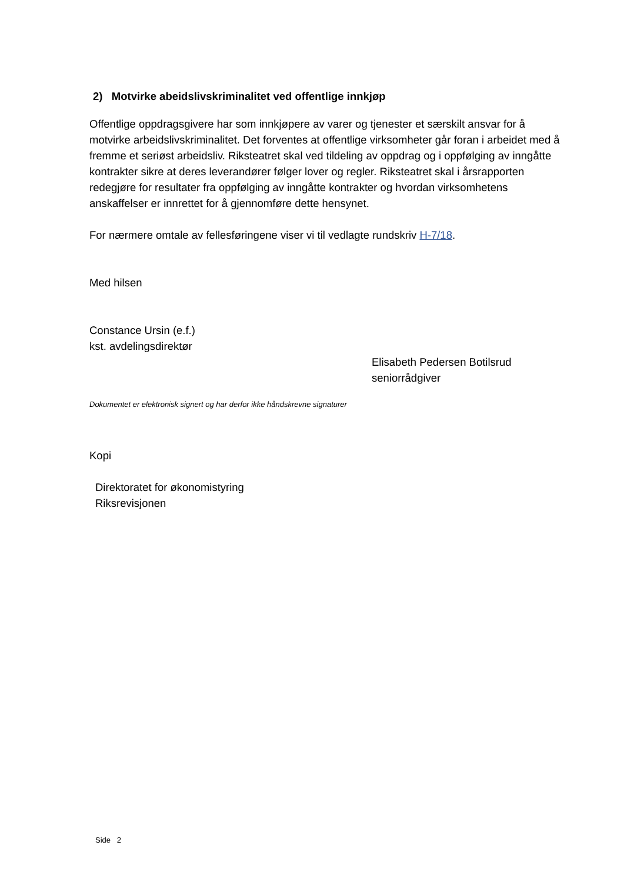2) Motvirke abeidslivskriminalitet ved offentlige innkjøp
Offentlige oppdragsgivere har som innkjøpere av varer og tjenester et særskilt ansvar for å motvirke arbeidslivskriminalitet. Det forventes at offentlige virksomheter går foran i arbeidet med å fremme et seriøst arbeidsliv. Riksteatret skal ved tildeling av oppdrag og i oppfølging av inngåtte kontrakter sikre at deres leverandører følger lover og regler. Riksteatret skal i årsrapporten redegjøre for resultater fra oppfølging av inngåtte kontrakter og hvordan virksomhetens anskaffelser er innrettet for å gjennomføre dette hensynet.
For nærmere omtale av fellesføringene viser vi til vedlagte rundskriv H-7/18.
Med hilsen
Constance Ursin (e.f.)
kst. avdelingsdirektør
Elisabeth Pedersen Botilsrud
seniorrådgiver
Dokumentet er elektronisk signert og har derfor ikke håndskrevne signaturer
Kopi
Direktoratet for økonomistyring
Riksrevisjonen
Side 2